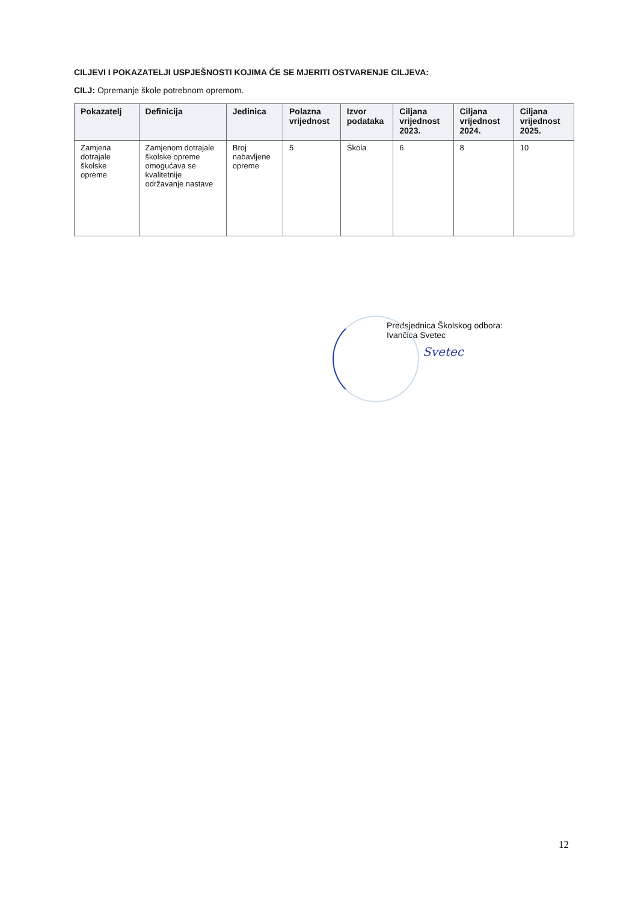CILJEVI I POKAZATELJI USPJEŠNOSTI KOJIMA ĆE SE MJERITI OSTVARENJE CILJEVA:
CILJ: Opremanje škole potrebnom opremom.
| Pokazatelj | Definicija | Jedinica | Polazna vrijednost | Izvor podataka | Ciljana vrijednost 2023. | Ciljana vrijednost 2024. | Ciljana vrijednost 2025. |
| --- | --- | --- | --- | --- | --- | --- | --- |
| Zamjena dotrajale školske opreme | Zamjenom dotrajale školske opreme omogućava se kvalitetnije održavanje nastave | Broj nabavljene opreme | 5 | Škola | 6 | 8 | 10 |
Predsjednica Školskog odbora:
Ivančica Svetec
Svetec
12